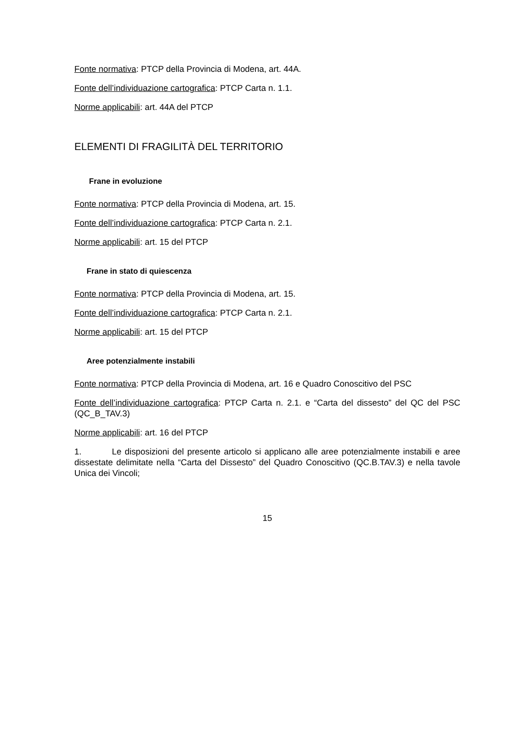Fonte normativa: PTCP della Provincia di Modena, art. 44A.
Fonte dell’individuazione cartografica: PTCP Carta n. 1.1.
Norme applicabili: art. 44A del PTCP
ELEMENTI DI FRAGILITÀ DEL TERRITORIO
Frane in evoluzione
Fonte normativa: PTCP della Provincia di Modena, art. 15.
Fonte dell’individuazione cartografica: PTCP Carta n. 2.1.
Norme applicabili: art. 15 del PTCP
Frane in stato di quiescenza
Fonte normativa: PTCP della Provincia di Modena, art. 15.
Fonte dell’individuazione cartografica: PTCP Carta n. 2.1.
Norme applicabili: art. 15 del PTCP
Aree potenzialmente instabili
Fonte normativa: PTCP della Provincia di Modena, art. 16 e Quadro Conoscitivo del PSC
Fonte dell’individuazione cartografica: PTCP Carta n. 2.1. e “Carta del dissesto” del QC del PSC (QC_B_TAV.3)
Norme applicabili: art. 16 del PTCP
1. Le disposizioni del presente articolo si applicano alle aree potenzialmente instabili e aree dissestate delimitate nella “Carta del Dissesto” del Quadro Conoscitivo (QC.B.TAV.3) e nella tavole Unica dei Vincoli;
15